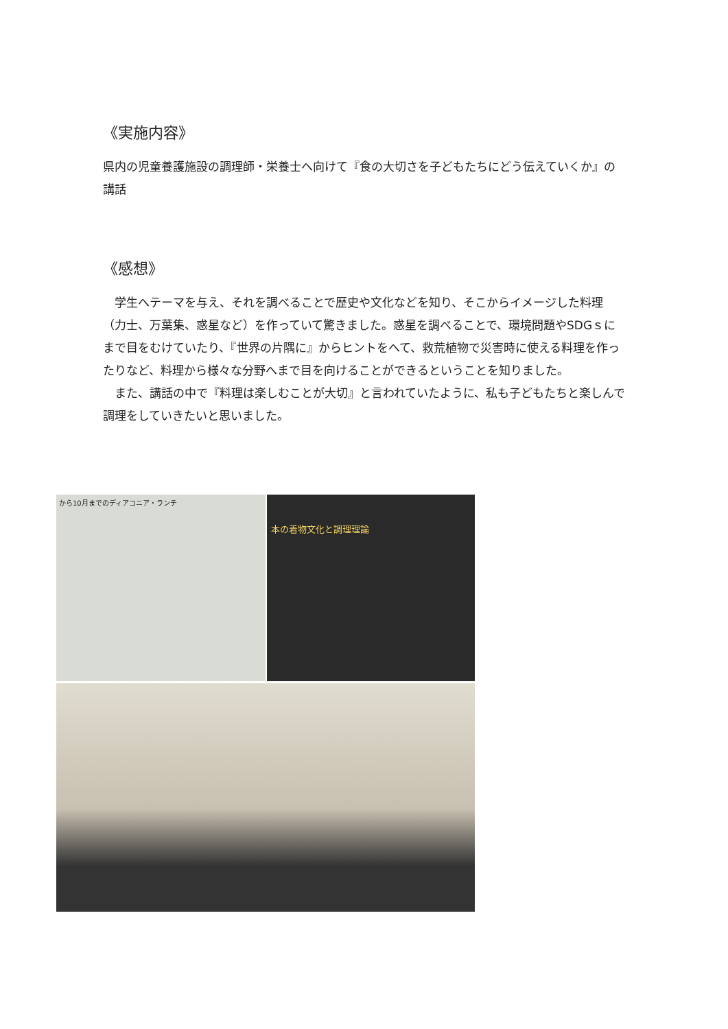《実施内容》
県内の児童養護施設の調理師・栄養士へ向けて『食の大切さを子どもたちにどう伝えていくか』の講話
《感想》
　学生へテーマを与え、それを調べることで歴史や文化などを知り、そこからイメージした料理（力士、万葉集、惑星など）を作っていて驚きました。惑星を調べることで、環境問題やSDGｓにまで目をむけていたり、『世界の片隅に』からヒントをへて、救荒植物で災害時に使える料理を作ったりなど、料理から様々な分野へまで目を向けることができるということを知りました。
　また、講話の中で『料理は楽しむことが大切』と言われていたように、私も子どもたちと楽しんで調理をしていきたいと思いました。
から10月までのディアコニア・ランチ
本の着物文化と調理理論